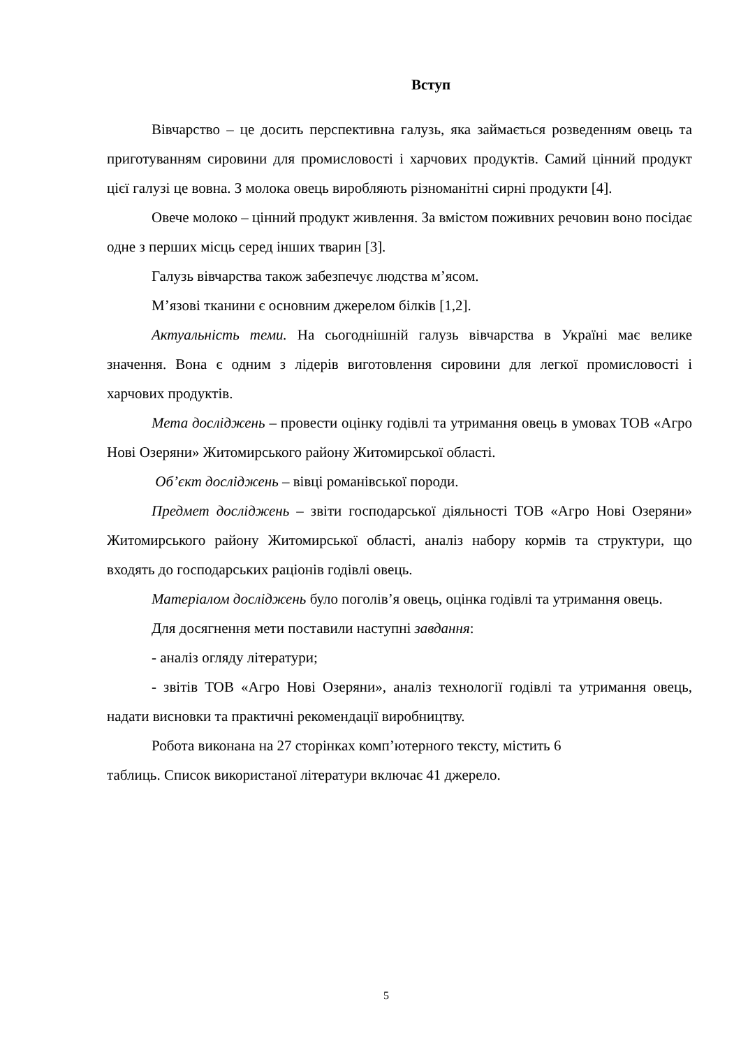Вступ
Вівчарство – це досить перспективна галузь, яка займається розведенням овець та приготуванням сировини для промисловості і харчових продуктів. Самий цінний продукт цієї галузі це вовна. З молока овець виробляють різноманітні сирні продукти [4].
Овече молоко – цінний продукт живлення. За вмістом поживних речовин воно посідає одне з перших місць серед інших тварин [3].
Галузь вівчарства також забезпечує людства м’ясом.
М’язові тканини є основним джерелом білків [1,2].
Актуальність теми. На сьогоднішній галузь вівчарства в Україні має велике значення. Вона є одним з лідерів виготовлення сировини для легкої промисловості і харчових продуктів.
Мета досліджень – провести оцінку годівлі та утримання овець в умовах ТОВ «Агро Нові Озеряни» Житомирського району Житомирської області.
Об’єкт досліджень – вівці романівської породи.
Предмет досліджень – звіти господарської діяльності ТОВ «Агро Нові Озеряни» Житомирського району Житомирської області, аналіз набору кормів та структури, що входять до господарських раціонів годівлі овець.
Матеріалом досліджень було поголів’я овець, оцінка годівлі та утримання овець.
Для досягнення мети поставили наступні завдання:
- аналіз огляду літератури;
- звітів ТОВ «Агро Нові Озеряни», аналіз технології годівлі та утримання овець, надати висновки та практичні рекомендації виробництву.
Робота виконана на 27 сторінках комп’ютерного тексту, містить 6
таблиць. Список використаної літератури включає 41 джерело.
5